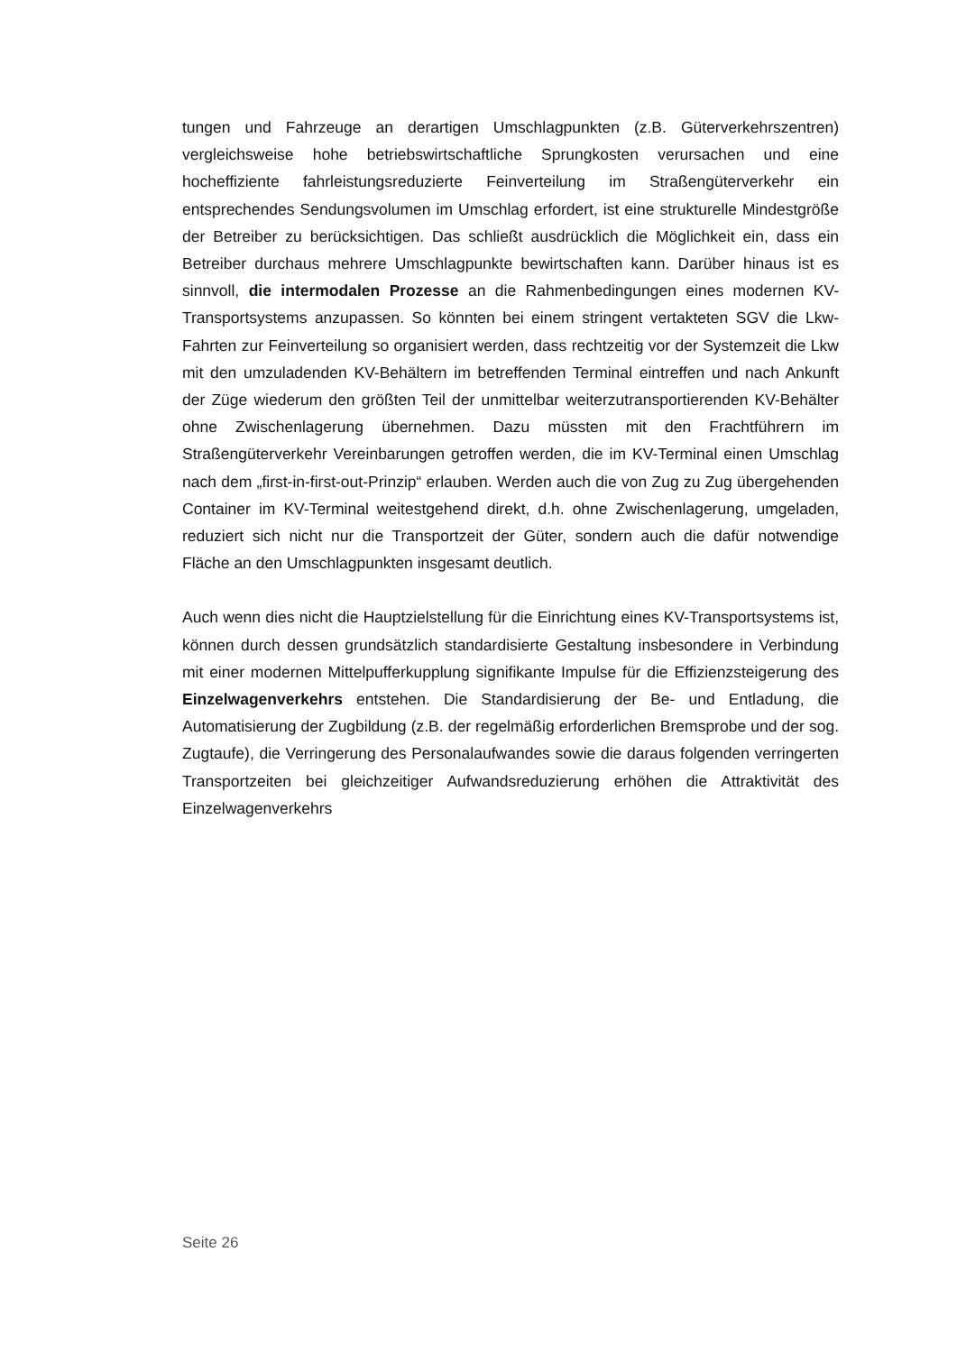tungen und Fahrzeuge an derartigen Umschlagpunkten (z.B. Güterverkehrszentren) vergleichsweise hohe betriebswirtschaftliche Sprungkosten verursachen und eine hocheffiziente fahrleistungsreduzierte Feinverteilung im Straßengüterverkehr ein entsprechendes Sendungsvolumen im Umschlag erfordert, ist eine strukturelle Mindestgröße der Betreiber zu berücksichtigen. Das schließt ausdrücklich die Möglichkeit ein, dass ein Betreiber durchaus mehrere Umschlagpunkte bewirtschaften kann. Darüber hinaus ist es sinnvoll, die intermodalen Prozesse an die Rahmenbedingungen eines modernen KV-Transportsystems anzupassen. So könnten bei einem stringent vertakteten SGV die Lkw-Fahrten zur Feinverteilung so organisiert werden, dass rechtzeitig vor der Systemzeit die Lkw mit den umzuladenden KV-Behältern im betreffenden Terminal eintreffen und nach Ankunft der Züge wiederum den größten Teil der unmittelbar weiterzutransportierenden KV-Behälter ohne Zwischenlagerung übernehmen. Dazu müssten mit den Frachtführern im Straßengüterverkehr Vereinbarungen getroffen werden, die im KV-Terminal einen Umschlag nach dem „first-in-first-out-Prinzip“ erlauben. Werden auch die von Zug zu Zug übergehenden Container im KV-Terminal weitestgehend direkt, d.h. ohne Zwischenlagerung, umgeladen, reduziert sich nicht nur die Transportzeit der Güter, sondern auch die dafür notwendige Fläche an den Umschlagpunkten insgesamt deutlich.
Auch wenn dies nicht die Hauptzielstellung für die Einrichtung eines KV-Transportsystems ist, können durch dessen grundsätzlich standardisierte Gestaltung insbesondere in Verbindung mit einer modernen Mittelpufferkupplung signifikante Impulse für die Effizienzsteigerung des Einzelwagenverkehrs entstehen. Die Standardisierung der Be- und Entladung, die Automatisierung der Zugbildung (z.B. der regelmäßig erforderlichen Bremsprobe und der sog. Zugtaufe), die Verringerung des Personalaufwandes sowie die daraus folgenden verringerten Transportzeiten bei gleichzeitiger Aufwandsreduzierung erhöhen die Attraktivität des Einzelwagenverkehrs
Seite 26